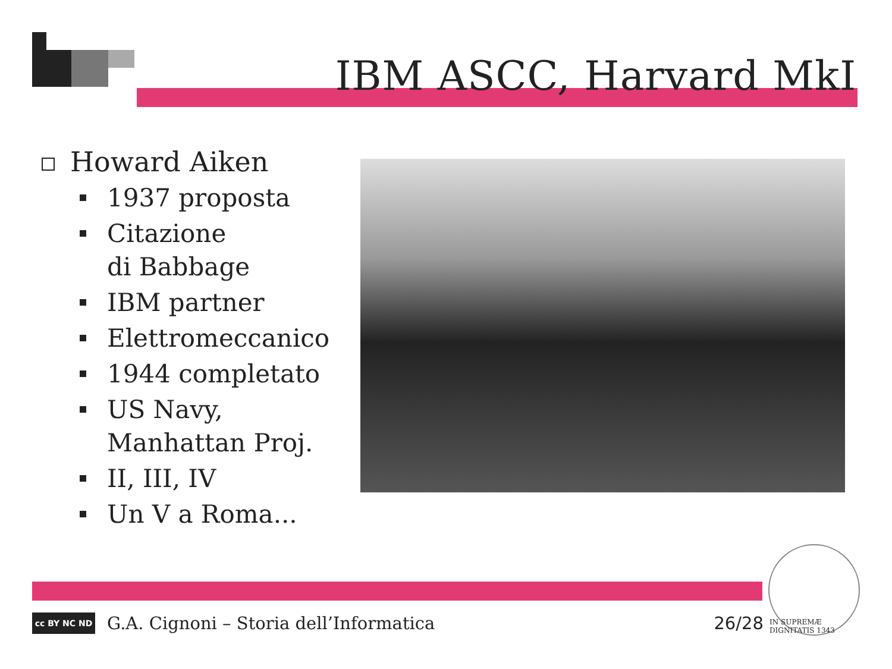IBM ASCC, Harvard MkI
Howard Aiken
1937 proposta
Citazione
di Babbage
IBM partner
Elettromeccanico
1944 completato
US Navy,
Manhattan Proj.
II, III, IV
Un V a Roma...
cc BY NC ND
G.A. Cignoni – Storia dell’Informatica 26/28
IN SUPREMÆ DIGNITATIS 1343